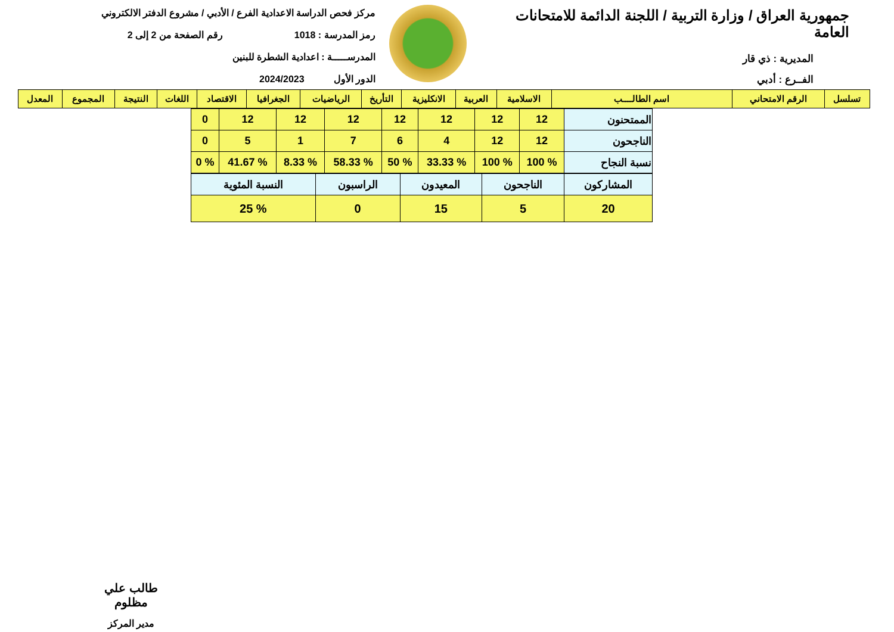جمهورية العراق / وزارة التربية / اللجنة الدائمة للامتحانات العامة
المديرية : ذي قار
الفــرع : أدبي
مركز فحص الدراسة الاعدادية الفرع / الأدبي / مشروع الدفتر الالكتروني
رمز المدرسة : 1018 رقم الصفحة من 2 إلى 2
المدرســـــة : اعدادية الشطرة للبنين
الدور الأول 2024/2023
| تسلسل | الرقم الامتحاني | اسم الطالــــب | الاسلامية | العربية | الانكليزية | التأريخ | الرياضيات | الجغرافيا | الاقتصاد | اللغات | النتيجة | المجموع | المعدل |
| --- | --- | --- | --- | --- | --- | --- | --- | --- | --- | --- | --- | --- | --- |
| الممتحنون | 12 | 12 | 12 | 12 | 12 | 12 | 12 | 0 |
| الناجحون | 12 | 12 | 4 | 6 | 7 | 1 | 5 | 0 |
| نسبة النجاح | % 100 | % 100 | % 33.33 | % 50 | % 58.33 | % 8.33 | % 41.67 | % 0 |
| المشاركون | الناجحون | المعيدون | الراسبون | النسبة المئوية |
| 20 | 5 | 15 | 0 | % 25 |
طالب علي مظلوم
مدير المركز